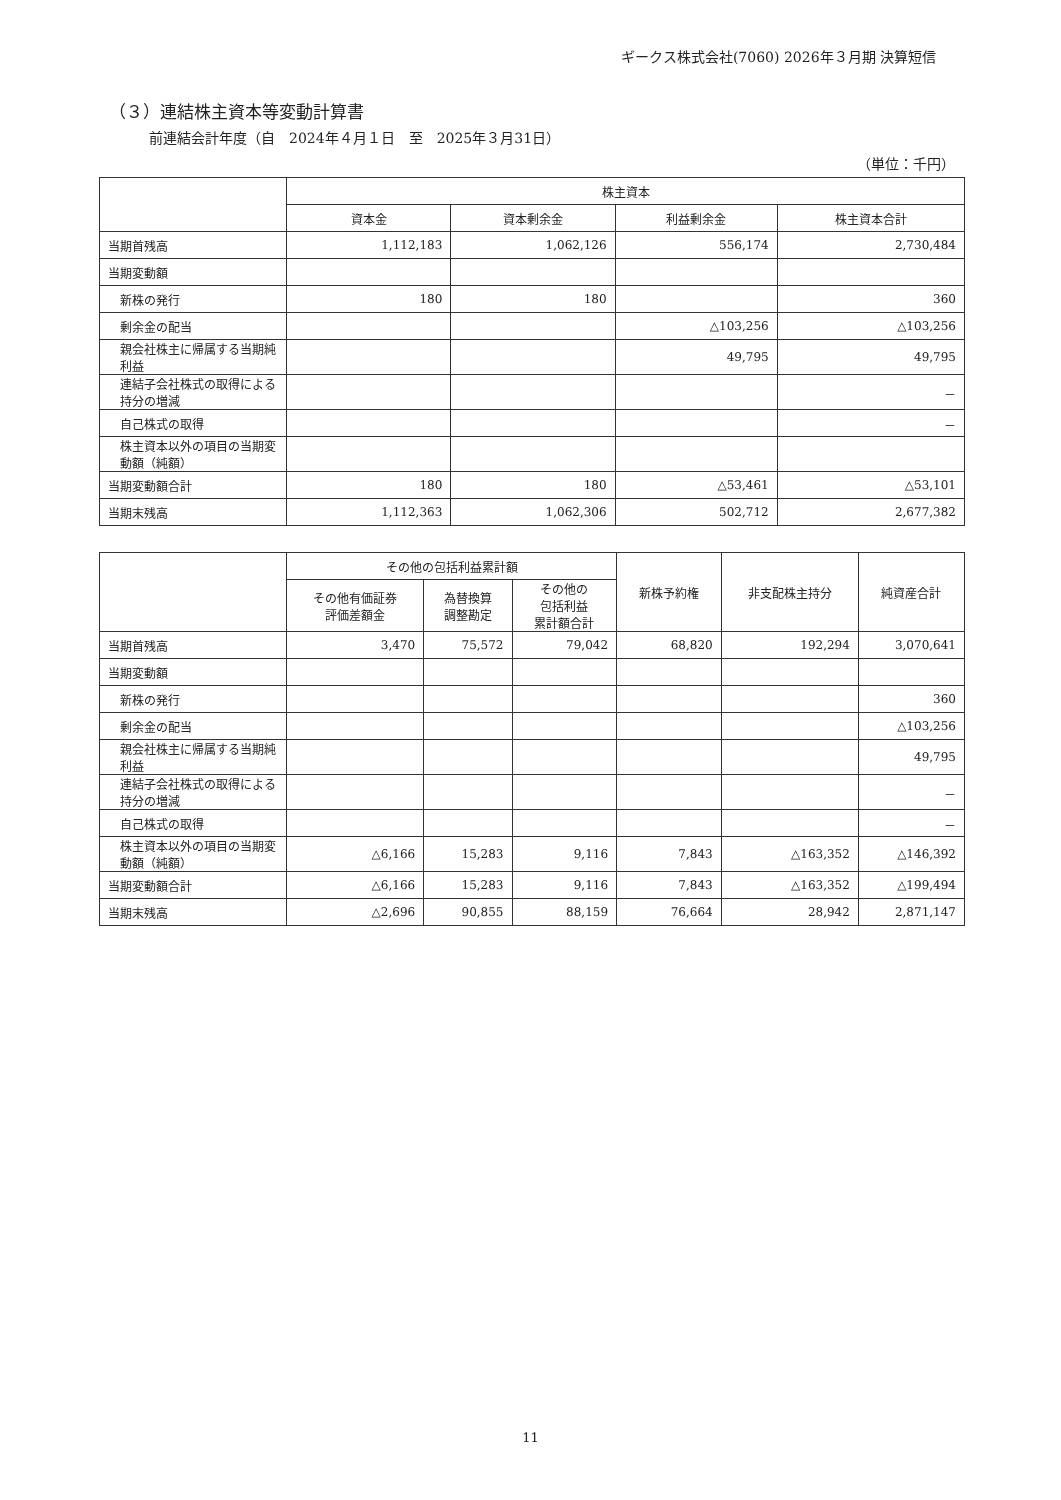ギークス株式会社(7060) 2026年３月期 決算短信
（３）連結株主資本等変動計算書
前連結会計年度（自　2024年４月１日　至　2025年３月31日）
（単位：千円）
| | 株主資本 | | | |
| --- | --- | --- | --- | --- |
| | 資本金 | 資本剰余金 | 利益剰余金 | 株主資本合計 |
| 当期首残高 | 1,112,183 | 1,062,126 | 556,174 | 2,730,484 |
| 当期変動額 | | | | |
| 新株の発行 | 180 | 180 | | 360 |
| 剰余金の配当 | | | △103,256 | △103,256 |
| 親会社株主に帰属する当期純利益 | | | 49,795 | 49,795 |
| 連結子会社株式の取得による持分の増減 | | | | － |
| 自己株式の取得 | | | | － |
| 株主資本以外の項目の当期変動額（純額） | | | | |
| 当期変動額合計 | 180 | 180 | △53,461 | △53,101 |
| 当期末残高 | 1,112,363 | 1,062,306 | 502,712 | 2,677,382 |
| | その他の包括利益累計額 | | | 新株予約権 | 非支配株主持分 | 純資産合計 |
| --- | --- | --- | --- | --- | --- | --- |
| | その他有価証券 評価差額金 | 為替換算 調整勘定 | その他の 包括利益 累計額合計 | | | |
| 当期首残高 | 3,470 | 75,572 | 79,042 | 68,820 | 192,294 | 3,070,641 |
| 当期変動額 | | | | | | |
| 新株の発行 | | | | | | 360 |
| 剰余金の配当 | | | | | | △103,256 |
| 親会社株主に帰属する当期純利益 | | | | | | 49,795 |
| 連結子会社株式の取得による持分の増減 | | | | | | － |
| 自己株式の取得 | | | | | | － |
| 株主資本以外の項目の当期変動額（純額） | △6,166 | 15,283 | 9,116 | 7,843 | △163,352 | △146,392 |
| 当期変動額合計 | △6,166 | 15,283 | 9,116 | 7,843 | △163,352 | △199,494 |
| 当期末残高 | △2,696 | 90,855 | 88,159 | 76,664 | 28,942 | 2,871,147 |
11